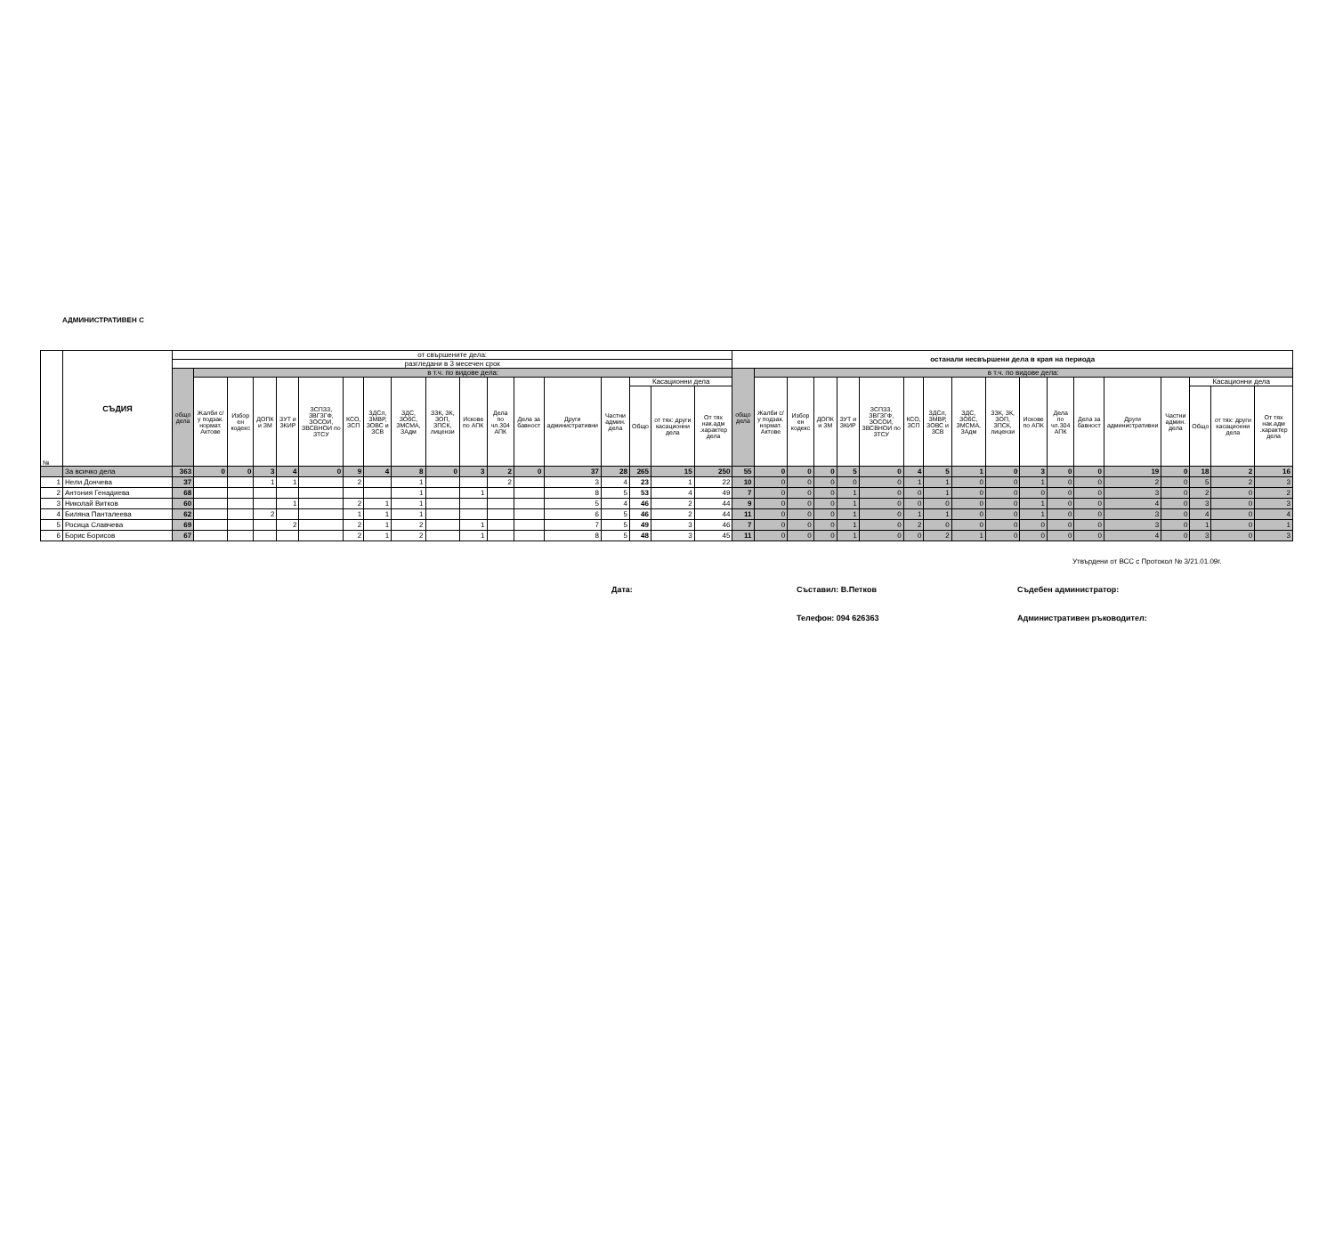АДМИНИСТРАТИВЕН С
| № | СЪДИЯ | от свършените дела: | | | | | | | | | | | | | | | | | | останали несвършени дела в края на периода | | | | | | | | | | | | | | | | | |
| --- | --- | --- | --- | --- | --- | --- | --- | --- | --- | --- | --- | --- | --- | --- | --- | --- | --- | --- | --- | --- | --- | --- | --- | --- | --- | --- | --- | --- | --- | --- | --- | --- | --- | --- | --- | --- | --- |
| | | разгледани в 3 месечен срок | | | | | | | | | | | | | | | | | | | | | | | | | | | | | | | | | | | |
| | | общо дела | в т.ч. по видове дела: | | | | | | | | | | | | | | | | | общо дела | в т.ч. по видове дела: | | | | | | | | | | | | | | | | |
| | | | Жалби с/у подзак. нормат. Актове | Избор ен кодекс | ДОПК и ЗМ | ЗУТ и ЗКИР | ЗСПЗЗ, ЗВГЗГФ, ЗОСОИ, ЗВСВНОИ по ЗТСУ | КСО, ЗСП | ЗДСл, ЗМВР, ЗОВС и ЗСВ | ЗДС, ЗОбС, ЗМСМА, ЗАдм | ЗЗК, ЗК, ЗОП, ЗПСК, лицензи | Искове по АПК | Дела по чл.304 АПК | Дела за бавност | Други административни | Частни админ. дела | Касационни дела | | | | Жалби с/у подзак. нормат. Актове | Избор ен кодекс | ДОПК и ЗМ | ЗУТ и ЗКИР | ЗСПЗЗ, ЗВГЗГФ, ЗОСОИ, ЗВСВНОИ по ЗТСУ | КСО, ЗСП | ЗДСл, ЗМВР, ЗОВС и ЗСВ | ЗДС, ЗОбС, ЗМСМА, ЗАдм | ЗЗК, ЗК, ЗОП, ЗПСК, лицензи | Искове по АПК | Дела по чл.304 АПК | Дела за бавност | Други административни | Частни админ. дела | Касационни дела | | |
| | | | | | | | | | | | | | | | | | Общо | от тях: други касационни дела | От тях нак.адм .характер дела | | | | | | | | | | | | | | | | Общо | от тях: други касационни дела | От тях нак.адм .характер дела |
| | За всичко дела | 363 | 0 | 0 | 3 | 4 | 0 | 9 | 4 | 8 | 0 | 3 | 2 | 0 | 37 | 28 | 265 | 15 | 250 | 55 | 0 | 0 | 0 | 5 | 0 | 4 | 5 | 1 | 0 | 3 | 0 | 0 | 19 | 0 | 18 | 2 | 16 |
| 1 | Нели Дончева | 37 | | | 1 | 1 | | 2 | | 1 | | | 2 | | 3 | 4 | 23 | 1 | 22 | 10 | 0 | 0 | 0 | 0 | 0 | 1 | 1 | 0 | 0 | 1 | 0 | 0 | 2 | 0 | 5 | 2 | 3 |
| 2 | Антония Генадиева | 68 | | | | | | | | 1 | | 1 | | | 8 | 5 | 53 | 4 | 49 | 7 | 0 | 0 | 0 | 1 | 0 | 0 | 1 | 0 | 0 | 0 | 0 | 0 | 3 | 0 | 2 | 0 | 2 |
| 3 | Николай Витков | 60 | | | | 1 | | 2 | 1 | 1 | | | | | 5 | 4 | 46 | 2 | 44 | 9 | 0 | 0 | 0 | 1 | 0 | 0 | 0 | 0 | 0 | 1 | 0 | 0 | 4 | 0 | 3 | 0 | 3 |
| 4 | Биляна Панталеева | 62 | | | 2 | | | 1 | 1 | 1 | | | | | 6 | 5 | 46 | 2 | 44 | 11 | 0 | 0 | 0 | 1 | 0 | 1 | 1 | 0 | 0 | 1 | 0 | 0 | 3 | 0 | 4 | 0 | 4 |
| 5 | Росица Славчева | 69 | | | | 2 | | 2 | 1 | 2 | | 1 | | | 7 | 5 | 49 | 3 | 46 | 7 | 0 | 0 | 0 | 1 | 0 | 2 | 0 | 0 | 0 | 0 | 0 | 0 | 3 | 0 | 1 | 0 | 1 |
| 6 | Борис Борисов | 67 | | | | | | 2 | 1 | 2 | | 1 | | | 8 | 5 | 48 | 3 | 45 | 11 | 0 | 0 | 0 | 1 | 0 | 0 | 2 | 1 | 0 | 0 | 0 | 0 | 4 | 0 | 3 | 0 | 3 |
Утвърдени от ВСС с Протокол № 3/21.01.09г.
Дата: Съставил: В.Петков Съдебен администратор:
Телефон: 094 626363 Административен ръководител: